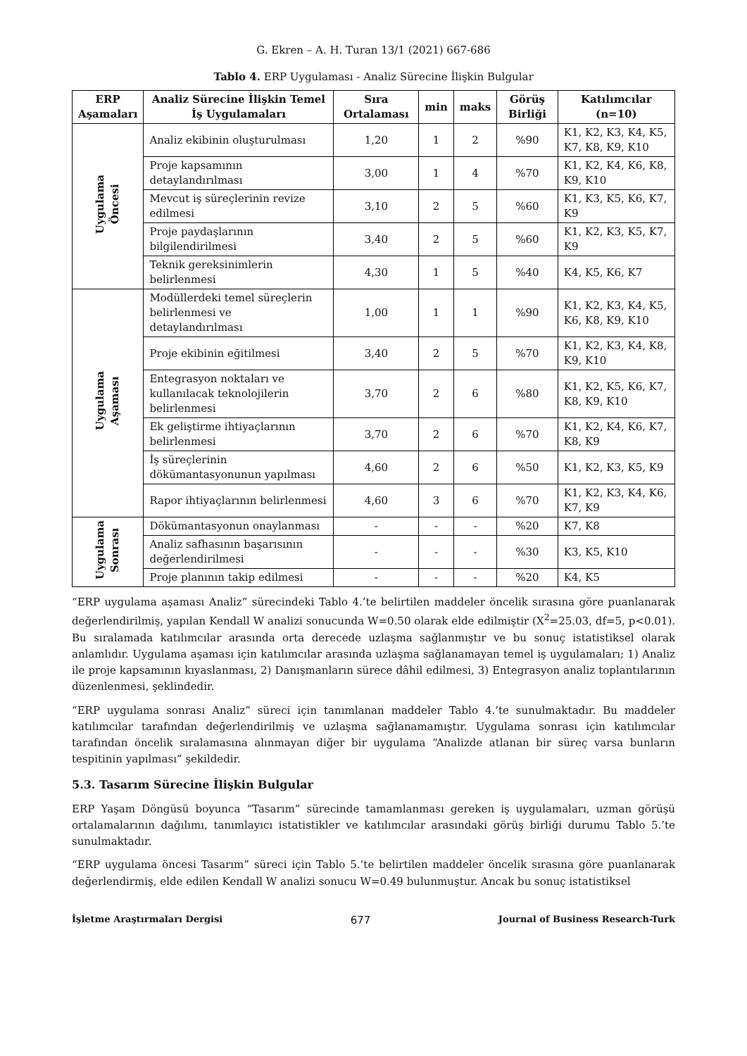G. Ekren – A. H. Turan 13/1 (2021) 667-686
Tablo 4. ERP Uygulaması - Analiz Sürecine İlişkin Bulgular
| ERP Aşamaları | Analiz Sürecine İlişkin Temel İş Uygulamaları | Sıra Ortalaması | min | maks | Görüş Birliği | Katılımcılar (n=10) |
| --- | --- | --- | --- | --- | --- | --- |
| Uygulama Öncesi | Analiz ekibinin oluşturulması | 1,20 | 1 | 2 | %90 | K1, K2, K3, K4, K5, K7, K8, K9, K10 |
| | Proje kapsamının detaylandırılması | 3,00 | 1 | 4 | %70 | K1, K2, K4, K6, K8, K9, K10 |
| | Mevcut iş süreçlerinin revize edilmesi | 3,10 | 2 | 5 | %60 | K1, K3, K5, K6, K7, K9 |
| | Proje paydaşlarının bilgilendirilmesi | 3,40 | 2 | 5 | %60 | K1, K2, K3, K5, K7, K9 |
| | Teknik gereksinimlerin belirlenmesi | 4,30 | 1 | 5 | %40 | K4, K5, K6, K7 |
| Uygulama Aşaması | Modüllerdeki temel süreçlerin belirlenmesi ve detaylandırılması | 1,00 | 1 | 1 | %90 | K1, K2, K3, K4, K5, K6, K8, K9, K10 |
| | Proje ekibinin eğitilmesi | 3,40 | 2 | 5 | %70 | K1, K2, K3, K4, K8, K9, K10 |
| | Entegrasyon noktaları ve kullanılacak teknolojilerin belirlenmesi | 3,70 | 2 | 6 | %80 | K1, K2, K5, K6, K7, K8, K9, K10 |
| | Ek geliştirme ihtiyaçlarının belirlenmesi | 3,70 | 2 | 6 | %70 | K1, K2, K4, K6, K7, K8, K9 |
| | İş süreçlerinin dökümantasyonunun yapılması | 4,60 | 2 | 6 | %50 | K1, K2, K3, K5, K9 |
| | Rapor ihtiyaçlarının belirlenmesi | 4,60 | 3 | 6 | %70 | K1, K2, K3, K4, K6, K7, K9 |
| Uygulama Sonrası | Dökümantasyonun onaylanması | - | - | - | %20 | K7, K8 |
| | Analiz safhasının başarısının değerlendirilmesi | - | - | - | %30 | K3, K5, K10 |
| | Proje planının takip edilmesi | - | - | - | %20 | K4, K5 |
“ERP uygulama aşaması Analiz” sürecindeki Tablo 4.’te belirtilen maddeler öncelik sırasına göre puanlanarak değerlendirilmiş, yapılan Kendall W analizi sonucunda W=0.50 olarak elde edilmiştir (X<sup>2</sup>=25.03, df=5, p<0.01). Bu sıralamada katılımcılar arasında orta derecede uzlaşma sağlanmıştır ve bu sonuç istatistiksel olarak anlamlıdır. Uygulama aşaması için katılımcılar arasında uzlaşma sağlanamayan temel iş uygulamaları; 1) Analiz ile proje kapsamının kıyaslanması, 2) Danışmanların sürece dâhil edilmesi, 3) Entegrasyon analiz toplantılarının düzenlenmesi, şeklindedir.
“ERP uygulama sonrası Analiz” süreci için tanımlanan maddeler Tablo 4.’te sunulmaktadır. Bu maddeler katılımcılar tarafından değerlendirilmiş ve uzlaşma sağlanamamıştır. Uygulama sonrası için katılımcılar tarafından öncelik sıralamasına alınmayan diğer bir uygulama “Analizde atlanan bir süreç varsa bunların tespitinin yapılması” şekildedir.
5.3. Tasarım Sürecine İlişkin Bulgular
ERP Yaşam Döngüsü boyunca “Tasarım” sürecinde tamamlanması gereken iş uygulamaları, uzman görüşü ortalamalarının dağılımı, tanımlayıcı istatistikler ve katılımcılar arasındaki görüş birliği durumu Tablo 5.’te sunulmaktadır.
“ERP uygulama öncesi Tasarım” süreci için Tablo 5.’te belirtilen maddeler öncelik sırasına göre puanlanarak değerlendirmiş, elde edilen Kendall W analizi sonucu W=0.49 bulunmuştur. Ancak bu sonuç istatistiksel
İşletme Araştırmaları Dergisi 677 Journal of Business Research-Turk